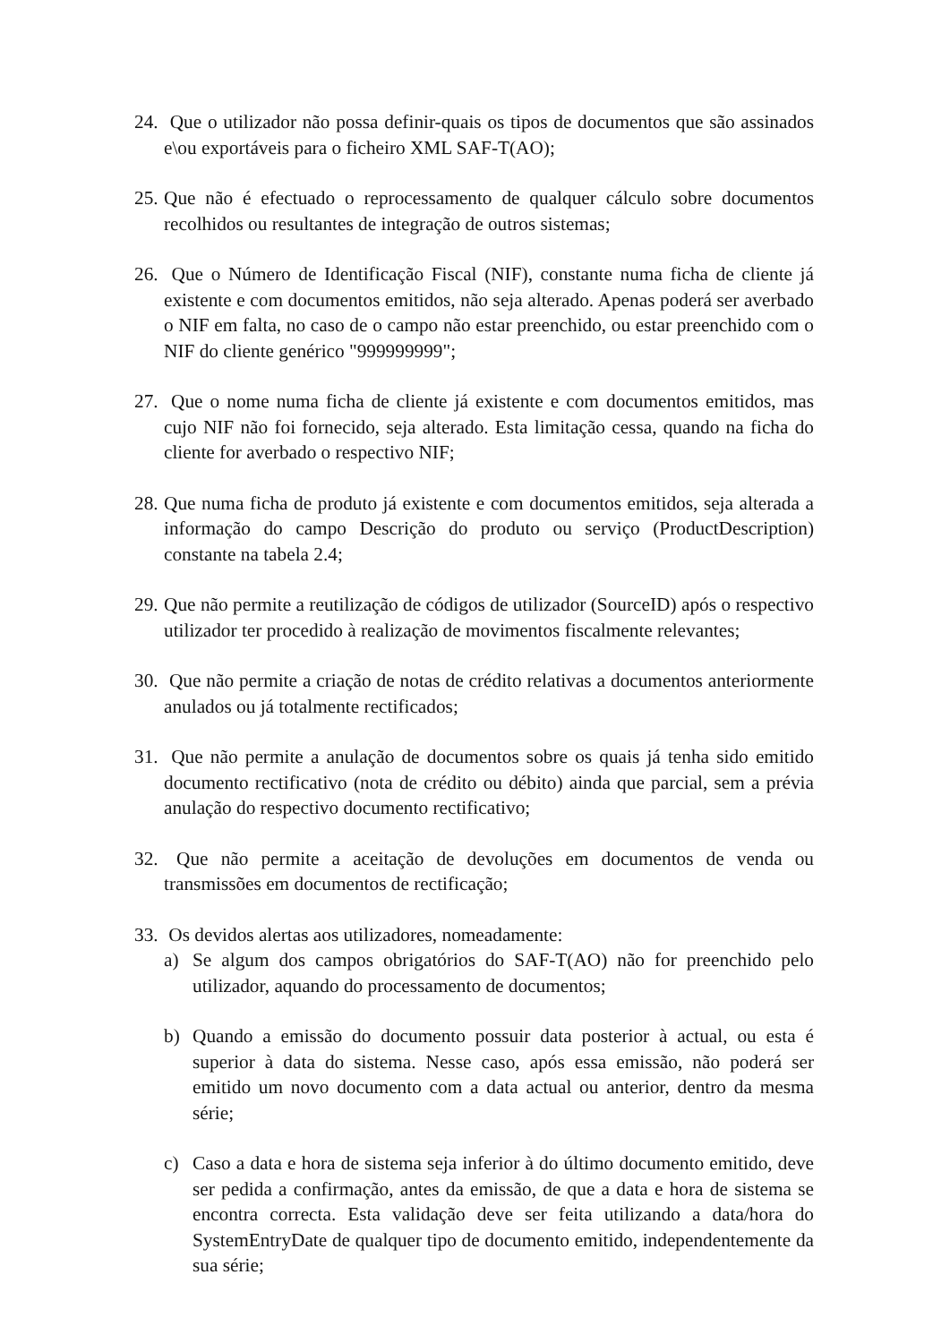24.
Que o utilizador não possa definir-quais os tipos de documentos que são assinados e\ou exportáveis para o ficheiro XML SAF-T(AO);
25.
Que não é efectuado o reprocessamento de qualquer cálculo sobre documentos recolhidos ou resultantes de integração de outros sistemas;
26.
Que o Número de Identificação Fiscal (NIF), constante numa ficha de cliente já existente e com documentos emitidos, não seja alterado. Apenas poderá ser averbado o NIF em falta, no caso de o campo não estar preenchido, ou estar preenchido com o NIF do cliente genérico "999999999";
27.
Que o nome numa ficha de cliente já existente e com documentos emitidos, mas cujo NIF não foi fornecido, seja alterado. Esta limitação cessa, quando na ficha do cliente for averbado o respectivo NIF;
28.
Que numa ficha de produto já existente e com documentos emitidos, seja alterada a informação do campo Descrição do produto ou serviço (ProductDescription) constante na tabela 2.4;
29.
Que não permite a reutilização de códigos de utilizador (SourceID) após o respectivo utilizador ter procedido à realização de movimentos fiscalmente relevantes;
30.
Que não permite a criação de notas de crédito relativas a documentos anteriormente anulados ou já totalmente rectificados;
31.
Que não permite a anulação de documentos sobre os quais já tenha sido emitido documento rectificativo (nota de crédito ou débito) ainda que parcial, sem a prévia anulação do respectivo documento rectificativo;
32.
Que não permite a aceitação de devoluções em documentos de venda ou transmissões em documentos de rectificação;
33.
Os devidos alertas aos utilizadores, nomeadamente:
a) Se algum dos campos obrigatórios do SAF-T(AO) não for preenchido pelo utilizador, aquando do processamento de documentos;
b) Quando a emissão do documento possuir data posterior à actual, ou esta é superior à data do sistema. Nesse caso, após essa emissão, não poderá ser emitido um novo documento com a data actual ou anterior, dentro da mesma série;
c) Caso a data e hora de sistema seja inferior à do último documento emitido, deve ser pedida a confirmação, antes da emissão, de que a data e hora de sistema se encontra correcta. Esta validação deve ser feita utilizando a data/hora do SystemEntryDate de qualquer tipo de documento emitido, independentemente da sua série;